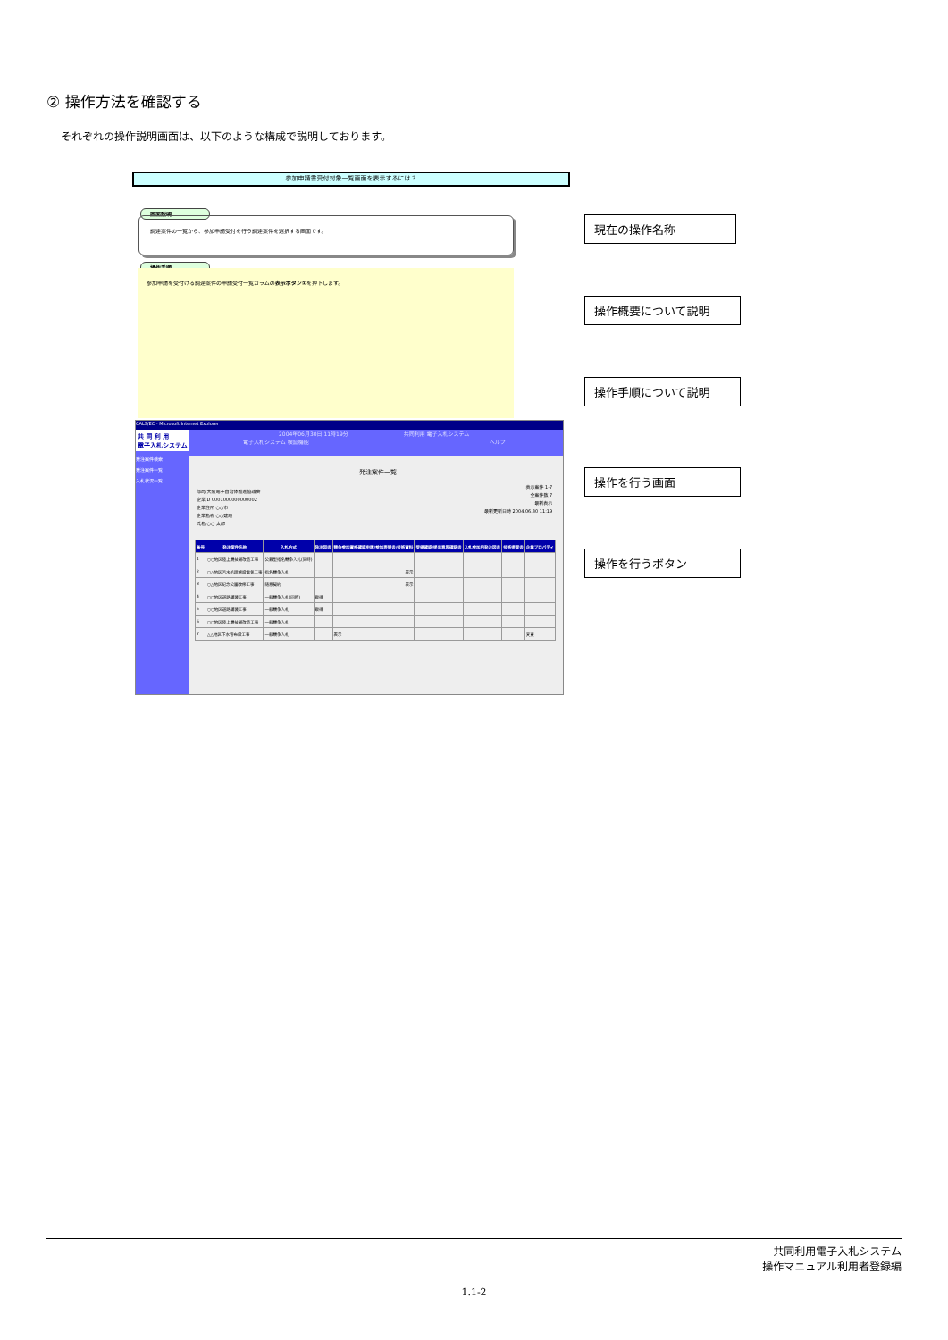② 操作方法を確認する
それぞれの操作説明画面は、以下のような構成で説明しております。
参加申請書受付対象一覧画面を表示するには？
画面説明
調達案件の一覧から、参加申請受付を行う調達案件を選択する画面です。
操作手順
参加申請を受付ける調達案件の申請受付一覧カラムの表示ボタン①を押下します。
現在の操作名称
操作概要について説明
操作手順について説明
操作を行う画面
操作を行うボタン
CALS/EC - Microsoft Internet Explorer
共 同 利 用
電子入札システム
発注案件検索
発注案件一覧
入札状況一覧
2004年06月30日 11時19分 共同利用 電子入札システム
電子入札システム 検証機能 ヘルプ
発注案件一覧
部局 大阪電子自治体推進協議会
企業ID 0001000000000002
企業住所 ○○市
企業名称 ○○建設
氏名 ○○ 太郎
表示案件 1-7
全案件数 7
最新表示
最新更新日時 2004.06.30 11:19
| 番号 | 発注案件名称 | 入札方式 | 発注図書 | 競争参加資格確認申請/参加表明書/技術資料 | 受領確認/提出意思確認書 | 入札参加用発注図書 | 技術提案書 | 企業プロパティ |
| --- | --- | --- | --- | --- | --- | --- | --- | --- |
| 1 | ○○地区陸上競技場改造工事 | 公募型指名競争入札(同時) | | | | | | |
| 2 | ○△地区汚水処理施設電気工事 | 指名競争入札 | | 表示 | | | | |
| 3 | ○△地区記念公園改修工事 | 随意契約 | | 表示 | | | | |
| 4 | ○○地区道路舗装工事 | 一般競争入札(同時) | 取得 | | | | | |
| 5 | ○○地区道路舗装工事 | 一般競争入札 | 取得 | | | | | |
| 6 | ○○地区陸上競技場改造工事 | 一般競争入札 | | | | | | |
| 7 | △△地区下水管布設工事 | 一般競争入札 | | 表示 | | | | 変更 |
共同利用電子入札システム
操作マニュアル利用者登録編
1.1-2